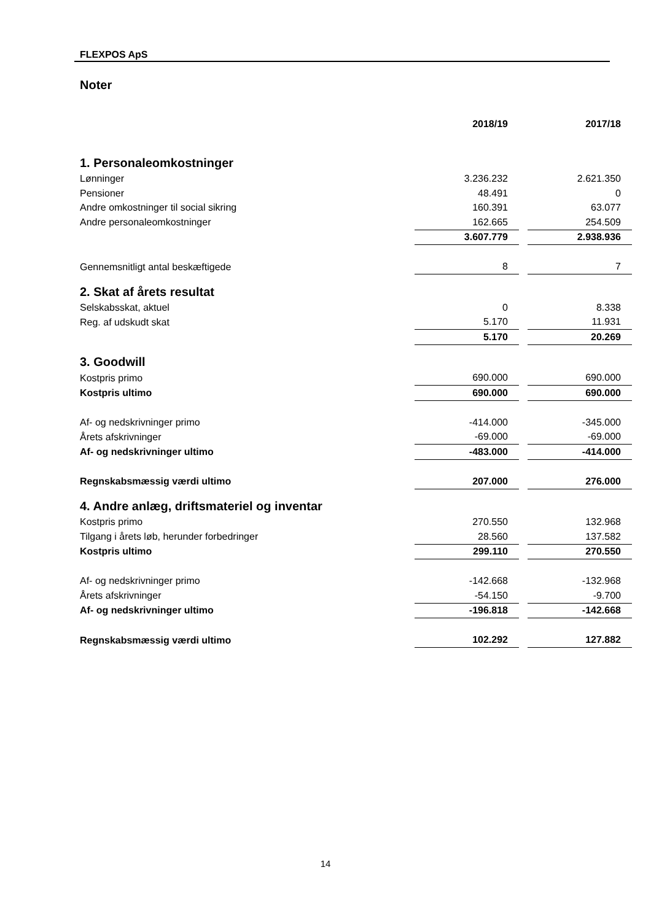FLEXPOS ApS
Noter
| | 2018/19 | | 2017/18 |
| 1. Personaleomkostninger | | | |
| Lønninger | 3.236.232 | | 2.621.350 |
| Pensioner | 48.491 | | 0 |
| Andre omkostninger til social sikring | 160.391 | | 63.077 |
| Andre personaleomkostninger | 162.665 | | 254.509 |
| | 3.607.779 | | 2.938.936 |
| Gennemsnitligt antal beskæftigede | 8 | | 7 |
| 2. Skat af årets resultat | | | |
| Selskabsskat, aktuel | 0 | | 8.338 |
| Reg. af udskudt skat | 5.170 | | 11.931 |
| | 5.170 | | 20.269 |
| 3. Goodwill | | | |
| Kostpris primo | 690.000 | | 690.000 |
| Kostpris ultimo | 690.000 | | 690.000 |
| Af- og nedskrivninger primo | -414.000 | | -345.000 |
| Årets afskrivninger | -69.000 | | -69.000 |
| Af- og nedskrivninger ultimo | -483.000 | | -414.000 |
| Regnskabsmæssig værdi ultimo | 207.000 | | 276.000 |
| 4. Andre anlæg, driftsmateriel og inventar | | | |
| Kostpris primo | 270.550 | | 132.968 |
| Tilgang i årets løb, herunder forbedringer | 28.560 | | 137.582 |
| Kostpris ultimo | 299.110 | | 270.550 |
| Af- og nedskrivninger primo | -142.668 | | -132.968 |
| Årets afskrivninger | -54.150 | | -9.700 |
| Af- og nedskrivninger ultimo | -196.818 | | -142.668 |
| Regnskabsmæssig værdi ultimo | 102.292 | | 127.882 |
14